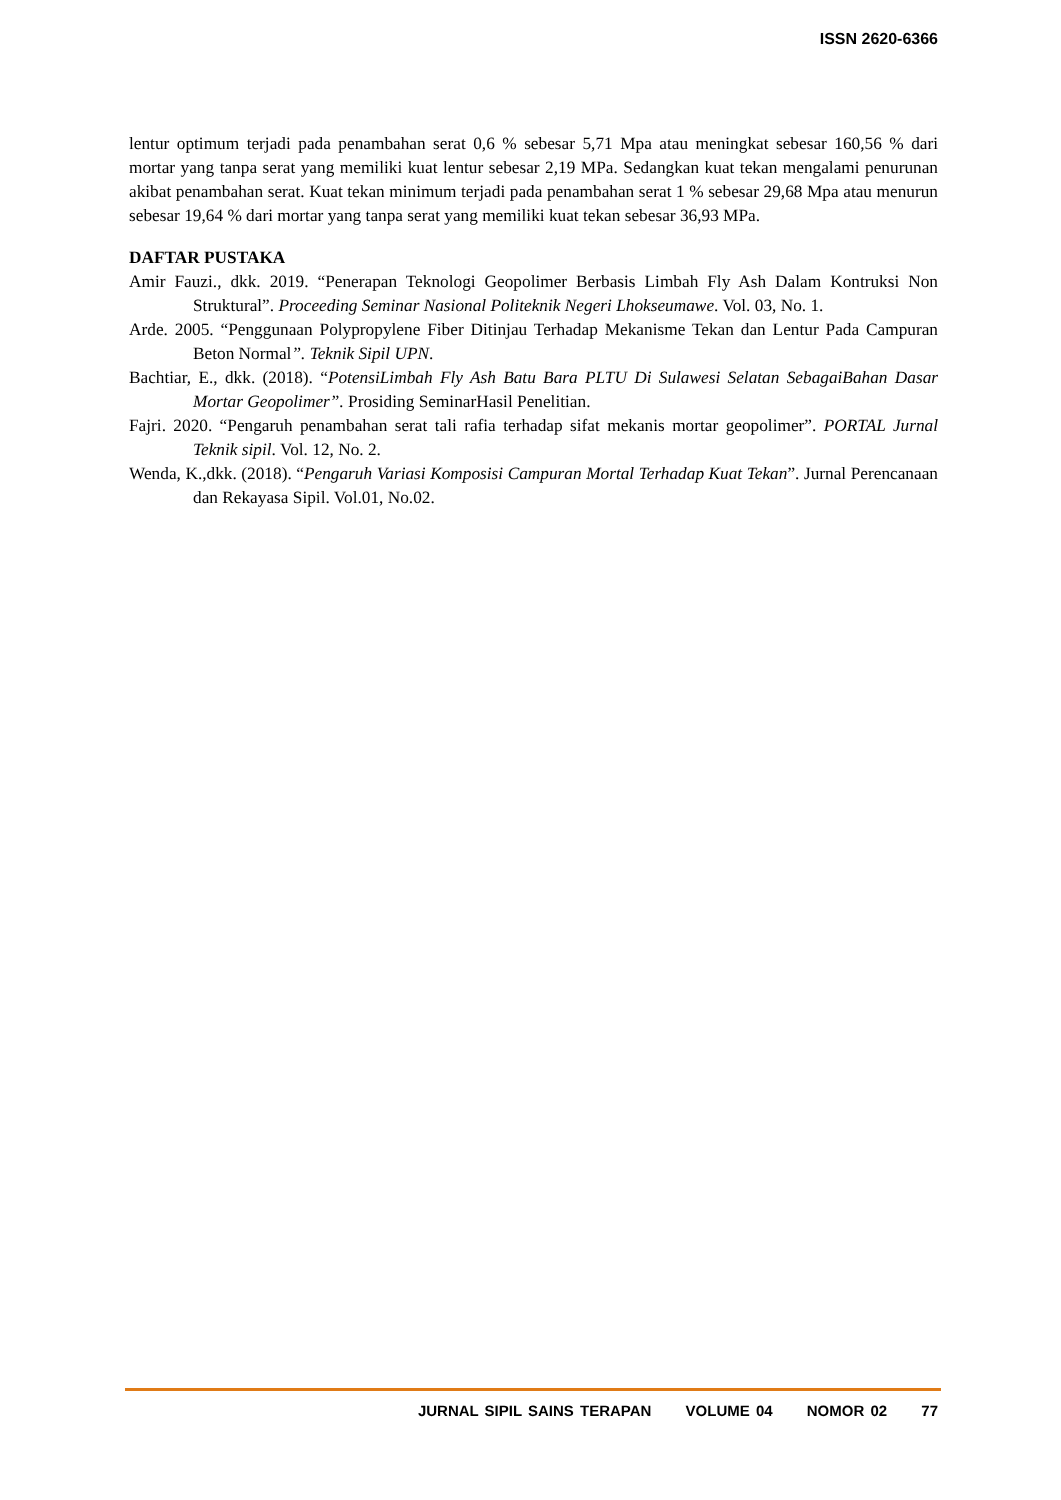ISSN 2620-6366
lentur optimum terjadi pada penambahan serat 0,6 % sebesar 5,71 Mpa atau meningkat sebesar 160,56 % dari mortar yang tanpa serat yang memiliki kuat lentur sebesar 2,19 MPa. Sedangkan kuat tekan mengalami penurunan akibat penambahan serat. Kuat tekan minimum terjadi pada penambahan serat 1 % sebesar 29,68 Mpa atau menurun sebesar 19,64 % dari mortar yang tanpa serat yang memiliki kuat tekan sebesar 36,93 MPa.
DAFTAR PUSTAKA
Amir Fauzi., dkk. 2019. “Penerapan Teknologi Geopolimer Berbasis Limbah Fly Ash Dalam Kontruksi Non Struktural”. Proceeding Seminar Nasional Politeknik Negeri Lhokseumawe. Vol. 03, No. 1.
Arde. 2005. “Penggunaan Polypropylene Fiber Ditinjau Terhadap Mekanisme Tekan dan Lentur Pada Campuran Beton Normal”. Teknik Sipil UPN.
Bachtiar, E., dkk. (2018). “PotensiLimbah Fly Ash Batu Bara PLTU Di Sulawesi Selatan SebagaiBahan Dasar Mortar Geopolimer”. Prosiding SeminarHasil Penelitian.
Fajri. 2020. “Pengaruh penambahan serat tali rafia terhadap sifat mekanis mortar geopolimer”. PORTAL Jurnal Teknik sipil. Vol. 12, No. 2.
Wenda, K.,dkk. (2018). “Pengaruh Variasi Komposisi Campuran Mortal Terhadap Kuat Tekan”. Jurnal Perencanaan dan Rekayasa Sipil. Vol.01, No.02.
JURNAL SIPIL SAINS TERAPAN VOLUME 04 NOMOR 02 77